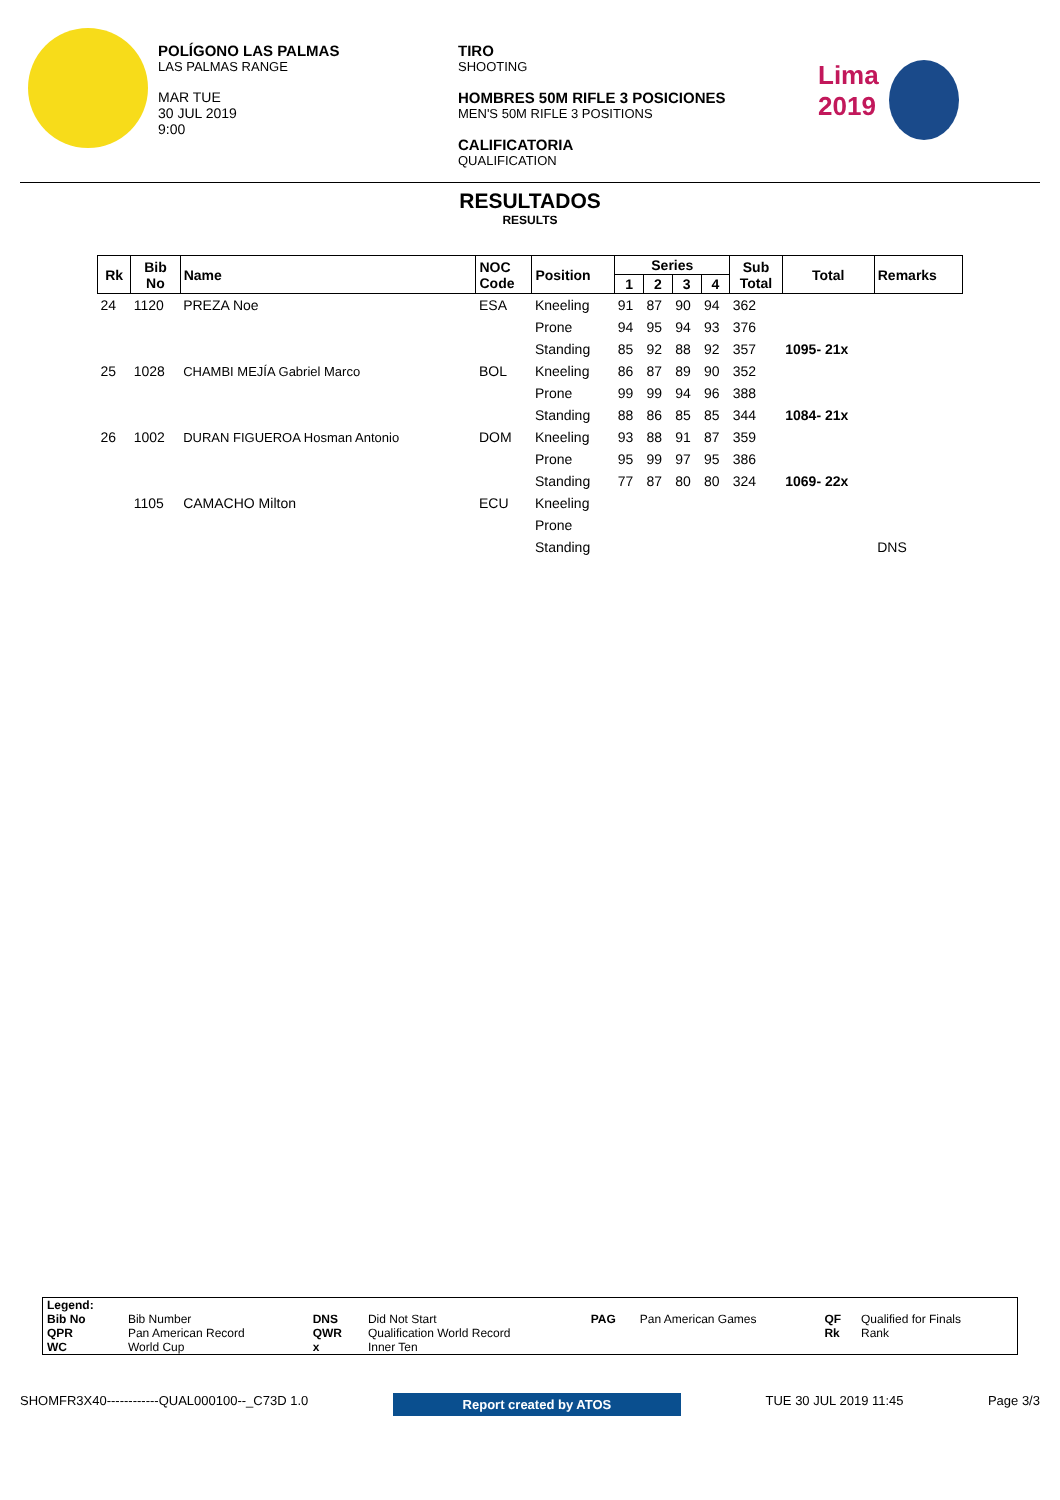POLÍGONO LAS PALMAS
LAS PALMAS RANGE
MAR TUE
30 JUL 2019
9:00
TIRO
SHOOTING
HOMBRES 50M RIFLE 3 POSICIONES
MEN'S 50M RIFLE 3 POSITIONS
CALIFICATORIA
QUALIFICATION
Lima
2019
RESULTADOS
RESULTS
| Rk | Bib No | Name | NOC Code | Position | Series | | | | Sub Total | Total | Remarks |
| --- | --- | --- | --- | --- | --- | --- | --- | --- | --- | --- | --- |
| | | | | | 1 | 2 | 3 | 4 | | | |
| 24 | 1120 | PREZA Noe | ESA | Kneeling | 91 | 87 | 90 | 94 | 362 | | |
| | | | | Prone | 94 | 95 | 94 | 93 | 376 | | |
| | | | | Standing | 85 | 92 | 88 | 92 | 357 | 1095- 21x | |
| 25 | 1028 | CHAMBI MEJÍA Gabriel Marco | BOL | Kneeling | 86 | 87 | 89 | 90 | 352 | | |
| | | | | Prone | 99 | 99 | 94 | 96 | 388 | | |
| | | | | Standing | 88 | 86 | 85 | 85 | 344 | 1084- 21x | |
| 26 | 1002 | DURAN FIGUEROA Hosman Antonio | DOM | Kneeling | 93 | 88 | 91 | 87 | 359 | | |
| | | | | Prone | 95 | 99 | 97 | 95 | 386 | | |
| | | | | Standing | 77 | 87 | 80 | 80 | 324 | 1069- 22x | |
| | 1105 | CAMACHO Milton | ECU | Kneeling | | | | | | | |
| | | | | Prone | | | | | | | |
| | | | | Standing | | | | | | | DNS |
| Legend: | | | | | | | |
| Bib No | Bib Number | DNS | Did Not Start | PAG | Pan American Games | QF | Qualified for Finals |
| QPR | Pan American Record | QWR | Qualification World Record | | | Rk | Rank |
| WC | World Cup | x | Inner Ten | | | | |
SHOMFR3X40------------QUAL000100--_C73D 1.0 Report created by ATOS TUE 30 JUL 2019 11:45 Page 3/3